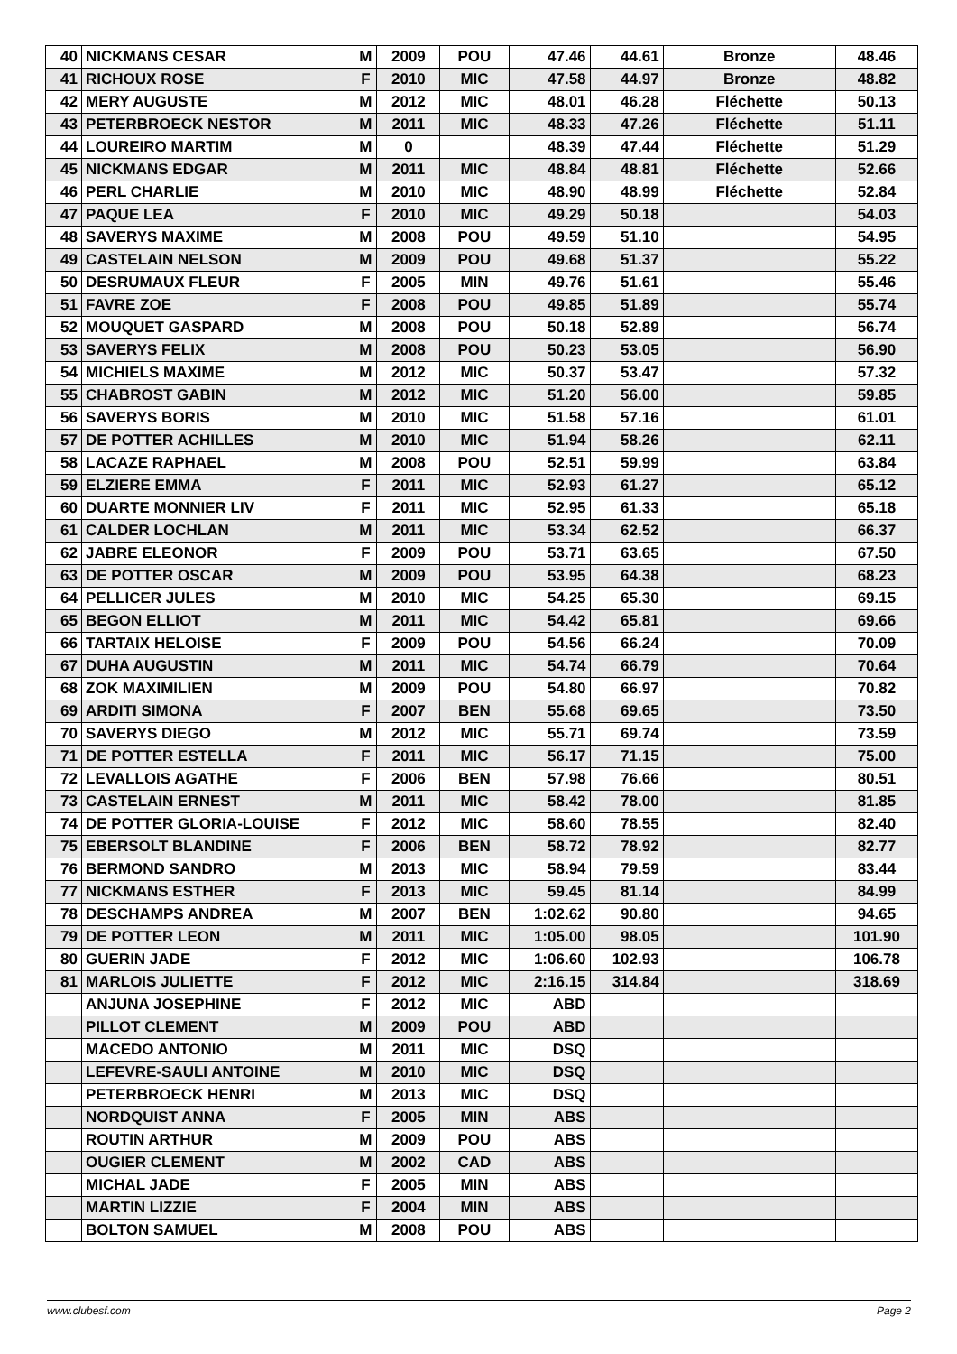| 40 | NICKMANS CESAR | M | 2009 | POU | 47.46 | 44.61 | Bronze | 48.46 |
| 41 | RICHOUX ROSE | F | 2010 | MIC | 47.58 | 44.97 | Bronze | 48.82 |
| 42 | MERY AUGUSTE | M | 2012 | MIC | 48.01 | 46.28 | Fléchette | 50.13 |
| 43 | PETERBROECK NESTOR | M | 2011 | MIC | 48.33 | 47.26 | Fléchette | 51.11 |
| 44 | LOUREIRO MARTIM | M | 0 | | 48.39 | 47.44 | Fléchette | 51.29 |
| 45 | NICKMANS EDGAR | M | 2011 | MIC | 48.84 | 48.81 | Fléchette | 52.66 |
| 46 | PERL CHARLIE | M | 2010 | MIC | 48.90 | 48.99 | Fléchette | 52.84 |
| 47 | PAQUE LEA | F | 2010 | MIC | 49.29 | 50.18 | | 54.03 |
| 48 | SAVERYS MAXIME | M | 2008 | POU | 49.59 | 51.10 | | 54.95 |
| 49 | CASTELAIN NELSON | M | 2009 | POU | 49.68 | 51.37 | | 55.22 |
| 50 | DESRUMAUX FLEUR | F | 2005 | MIN | 49.76 | 51.61 | | 55.46 |
| 51 | FAVRE ZOE | F | 2008 | POU | 49.85 | 51.89 | | 55.74 |
| 52 | MOUQUET GASPARD | M | 2008 | POU | 50.18 | 52.89 | | 56.74 |
| 53 | SAVERYS FELIX | M | 2008 | POU | 50.23 | 53.05 | | 56.90 |
| 54 | MICHIELS MAXIME | M | 2012 | MIC | 50.37 | 53.47 | | 57.32 |
| 55 | CHABROST GABIN | M | 2012 | MIC | 51.20 | 56.00 | | 59.85 |
| 56 | SAVERYS BORIS | M | 2010 | MIC | 51.58 | 57.16 | | 61.01 |
| 57 | DE POTTER ACHILLES | M | 2010 | MIC | 51.94 | 58.26 | | 62.11 |
| 58 | LACAZE RAPHAEL | M | 2008 | POU | 52.51 | 59.99 | | 63.84 |
| 59 | ELZIERE EMMA | F | 2011 | MIC | 52.93 | 61.27 | | 65.12 |
| 60 | DUARTE MONNIER LIV | F | 2011 | MIC | 52.95 | 61.33 | | 65.18 |
| 61 | CALDER LOCHLAN | M | 2011 | MIC | 53.34 | 62.52 | | 66.37 |
| 62 | JABRE ELEONOR | F | 2009 | POU | 53.71 | 63.65 | | 67.50 |
| 63 | DE POTTER OSCAR | M | 2009 | POU | 53.95 | 64.38 | | 68.23 |
| 64 | PELLICER JULES | M | 2010 | MIC | 54.25 | 65.30 | | 69.15 |
| 65 | BEGON ELLIOT | M | 2011 | MIC | 54.42 | 65.81 | | 69.66 |
| 66 | TARTAIX HELOISE | F | 2009 | POU | 54.56 | 66.24 | | 70.09 |
| 67 | DUHA AUGUSTIN | M | 2011 | MIC | 54.74 | 66.79 | | 70.64 |
| 68 | ZOK MAXIMILIEN | M | 2009 | POU | 54.80 | 66.97 | | 70.82 |
| 69 | ARDITI SIMONA | F | 2007 | BEN | 55.68 | 69.65 | | 73.50 |
| 70 | SAVERYS DIEGO | M | 2012 | MIC | 55.71 | 69.74 | | 73.59 |
| 71 | DE POTTER ESTELLA | F | 2011 | MIC | 56.17 | 71.15 | | 75.00 |
| 72 | LEVALLOIS AGATHE | F | 2006 | BEN | 57.98 | 76.66 | | 80.51 |
| 73 | CASTELAIN ERNEST | M | 2011 | MIC | 58.42 | 78.00 | | 81.85 |
| 74 | DE POTTER GLORIA-LOUISE | F | 2012 | MIC | 58.60 | 78.55 | | 82.40 |
| 75 | EBERSOLT BLANDINE | F | 2006 | BEN | 58.72 | 78.92 | | 82.77 |
| 76 | BERMOND SANDRO | M | 2013 | MIC | 58.94 | 79.59 | | 83.44 |
| 77 | NICKMANS ESTHER | F | 2013 | MIC | 59.45 | 81.14 | | 84.99 |
| 78 | DESCHAMPS ANDREA | M | 2007 | BEN | 1:02.62 | 90.80 | | 94.65 |
| 79 | DE POTTER LEON | M | 2011 | MIC | 1:05.00 | 98.05 | | 101.90 |
| 80 | GUERIN JADE | F | 2012 | MIC | 1:06.60 | 102.93 | | 106.78 |
| 81 | MARLOIS JULIETTE | F | 2012 | MIC | 2:16.15 | 314.84 | | 318.69 |
| | ANJUNA JOSEPHINE | F | 2012 | MIC | ABD | | | |
| | PILLOT CLEMENT | M | 2009 | POU | ABD | | | |
| | MACEDO ANTONIO | M | 2011 | MIC | DSQ | | | |
| | LEFEVRE-SAULI ANTOINE | M | 2010 | MIC | DSQ | | | |
| | PETERBROECK HENRI | M | 2013 | MIC | DSQ | | | |
| | NORDQUIST ANNA | F | 2005 | MIN | ABS | | | |
| | ROUTIN ARTHUR | M | 2009 | POU | ABS | | | |
| | OUGIER CLEMENT | M | 2002 | CAD | ABS | | | |
| | MICHAL JADE | F | 2005 | MIN | ABS | | | |
| | MARTIN LIZZIE | F | 2004 | MIN | ABS | | | |
| | BOLTON SAMUEL | M | 2008 | POU | ABS | | | |
www.clubesf.com Page 2